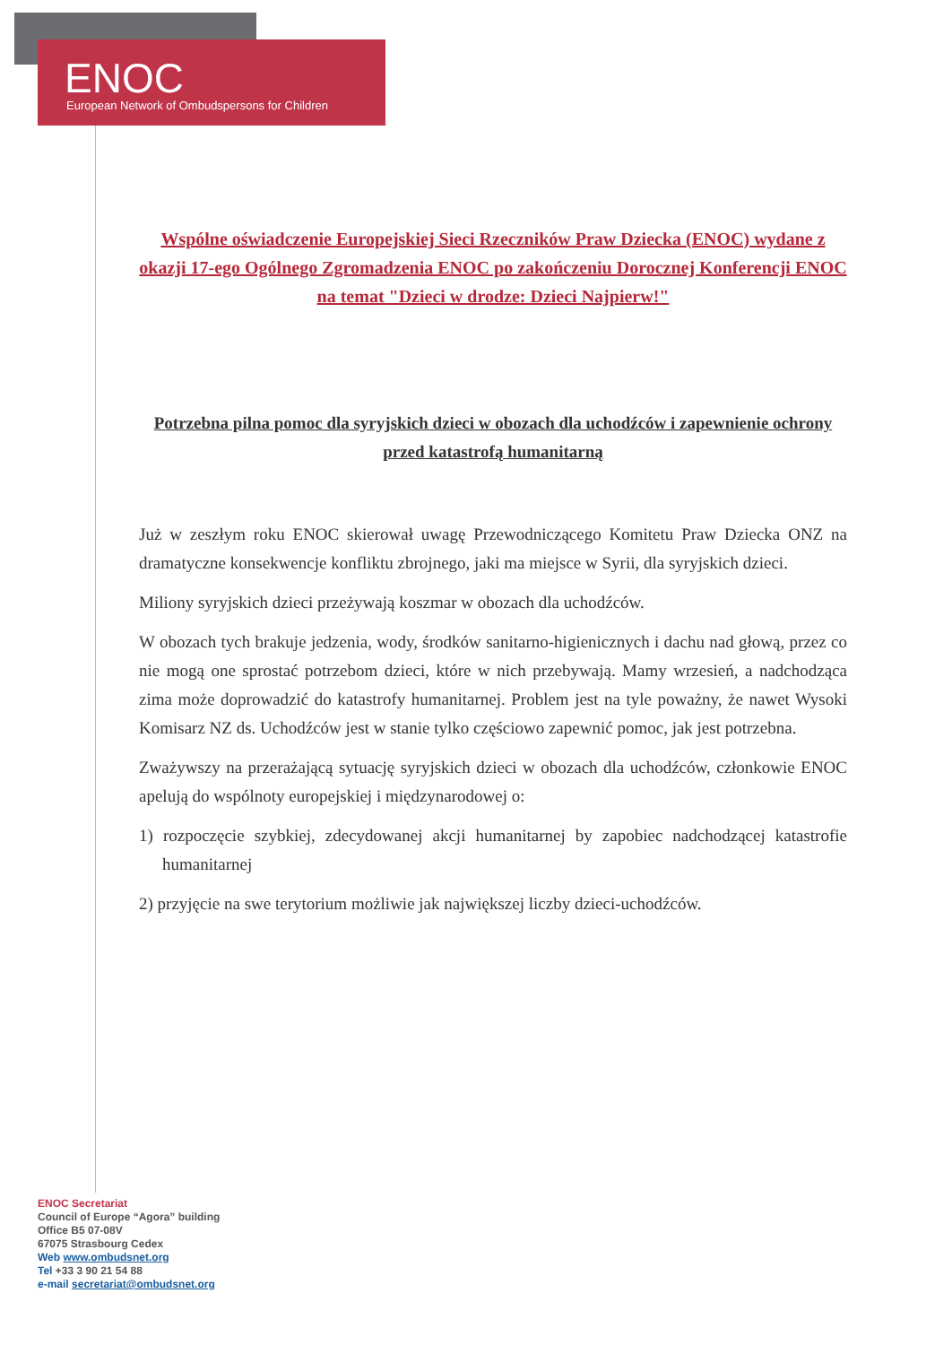ENOC
European Network of Ombudspersons for Children
Wspólne oświadczenie Europejskiej Sieci Rzeczników Praw Dziecka (ENOC) wydane z okazji 17-ego Ogólnego Zgromadzenia ENOC po zakończeniu Dorocznej Konferencji ENOC na temat "Dzieci w drodze: Dzieci Najpierw!"
Potrzebna pilna pomoc dla syryjskich dzieci w obozach dla uchodźców i zapewnienie ochrony przed katastrofą humanitarną
Już w zeszłym roku ENOC skierował uwagę Przewodniczącego Komitetu Praw Dziecka ONZ na dramatyczne konsekwencje konfliktu zbrojnego, jaki ma miejsce w Syrii, dla syryjskich dzieci.
Miliony syryjskich dzieci przeżywają koszmar w obozach dla uchodźców.
W obozach tych brakuje jedzenia, wody, środków sanitarno-higienicznych i dachu nad głową, przez co nie mogą one sprostać potrzebom dzieci, które w nich przebywają. Mamy wrzesień, a nadchodząca zima może doprowadzić do katastrofy humanitarnej. Problem jest na tyle poważny, że nawet Wysoki Komisarz NZ ds. Uchodźców jest w stanie tylko częściowo zapewnić pomoc, jak jest potrzebna.
Zważywszy na przerażającą sytuację syryjskich dzieci w obozach dla uchodźców, członkowie ENOC apelują do wspólnoty europejskiej i międzynarodowej o:
1) rozpoczęcie szybkiej, zdecydowanej akcji humanitarnej by zapobiec nadchodzącej katastrofie humanitarnej
2) przyjęcie na swe terytorium możliwie jak największej liczby dzieci-uchodźców.
ENOC Secretariat
Council of Europe “Agora” building
Office B5 07-08V
67075 Strasbourg Cedex
Web www.ombudsnet.org
Tel +33 3 90 21 54 88
e-mail secretariat@ombudsnet.org